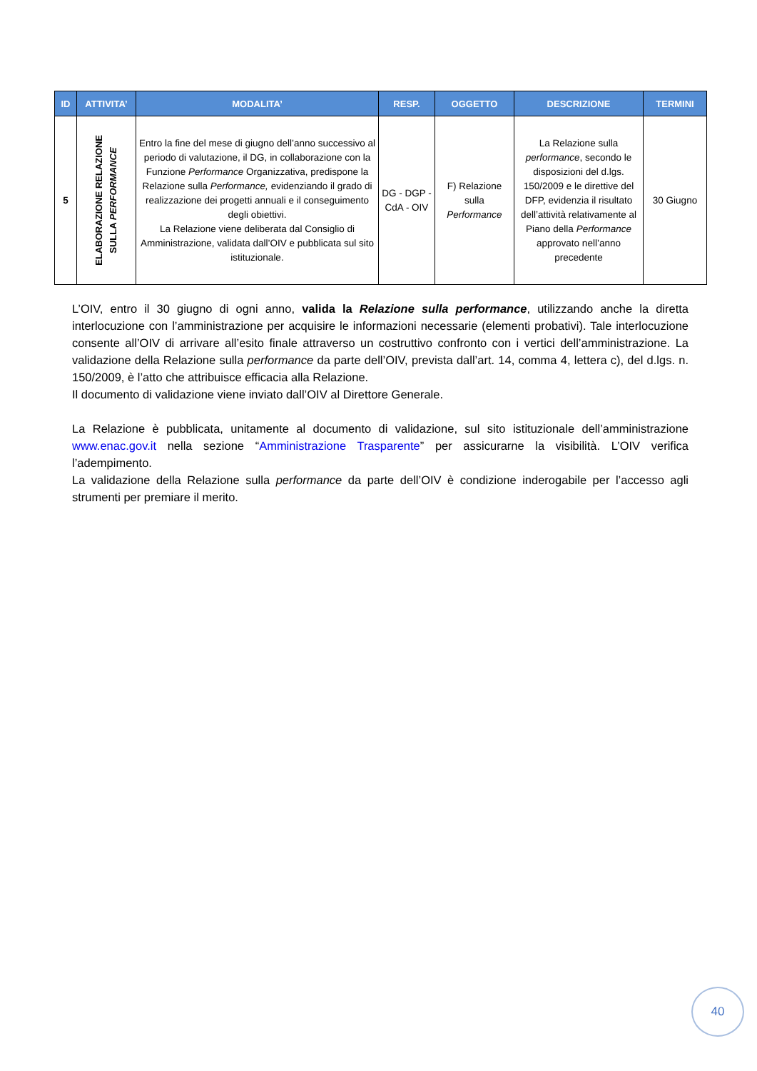| ID | ATTIVITA’ | MODALITA’ | RESP. | OGGETTO | DESCRIZIONE | TERMINI |
| --- | --- | --- | --- | --- | --- | --- |
| 5 | ELABORAZIONE RELAZIONE SULLA PERFORMANCE | Entro la fine del mese di giugno dell’anno successivo al periodo di valutazione, il DG, in collaborazione con la Funzione Performance Organizzativa, predispone la Relazione sulla Performance, evidenziando il grado di realizzazione dei progetti annuali e il conseguimento degli obiettivi. La Relazione viene deliberata dal Consiglio di Amministrazione, validata dall’OIV e pubblicata sul sito istituzionale. | DG - DGP - CdA - OIV | F) Relazione sulla Performance | La Relazione sulla performance , secondo le disposizioni del d.lgs. 150/2009 e le direttive del DFP, evidenzia il risultato dell’attività relativamente al Piano della Performance approvato nell’anno precedente | 30 Giugno |
L’OIV, entro il 30 giugno di ogni anno, valida la Relazione sulla performance, utilizzando anche la diretta interlocuzione con l’amministrazione per acquisire le informazioni necessarie (elementi probativi). Tale interlocuzione consente all’OIV di arrivare all’esito finale attraverso un costruttivo confronto con i vertici dell’amministrazione. La validazione della Relazione sulla performance da parte dell’OIV, prevista dall’art. 14, comma 4, lettera c), del d.lgs. n. 150/2009, è l’atto che attribuisce efficacia alla Relazione.
Il documento di validazione viene inviato dall’OIV al Direttore Generale.
La Relazione è pubblicata, unitamente al documento di validazione, sul sito istituzionale dell’amministrazione www.enac.gov.it nella sezione “Amministrazione Trasparente” per assicurarne la visibilità. L’OIV verifica l’adempimento.
La validazione della Relazione sulla performance da parte dell’OIV è condizione inderogabile per l’accesso agli strumenti per premiare il merito.
40